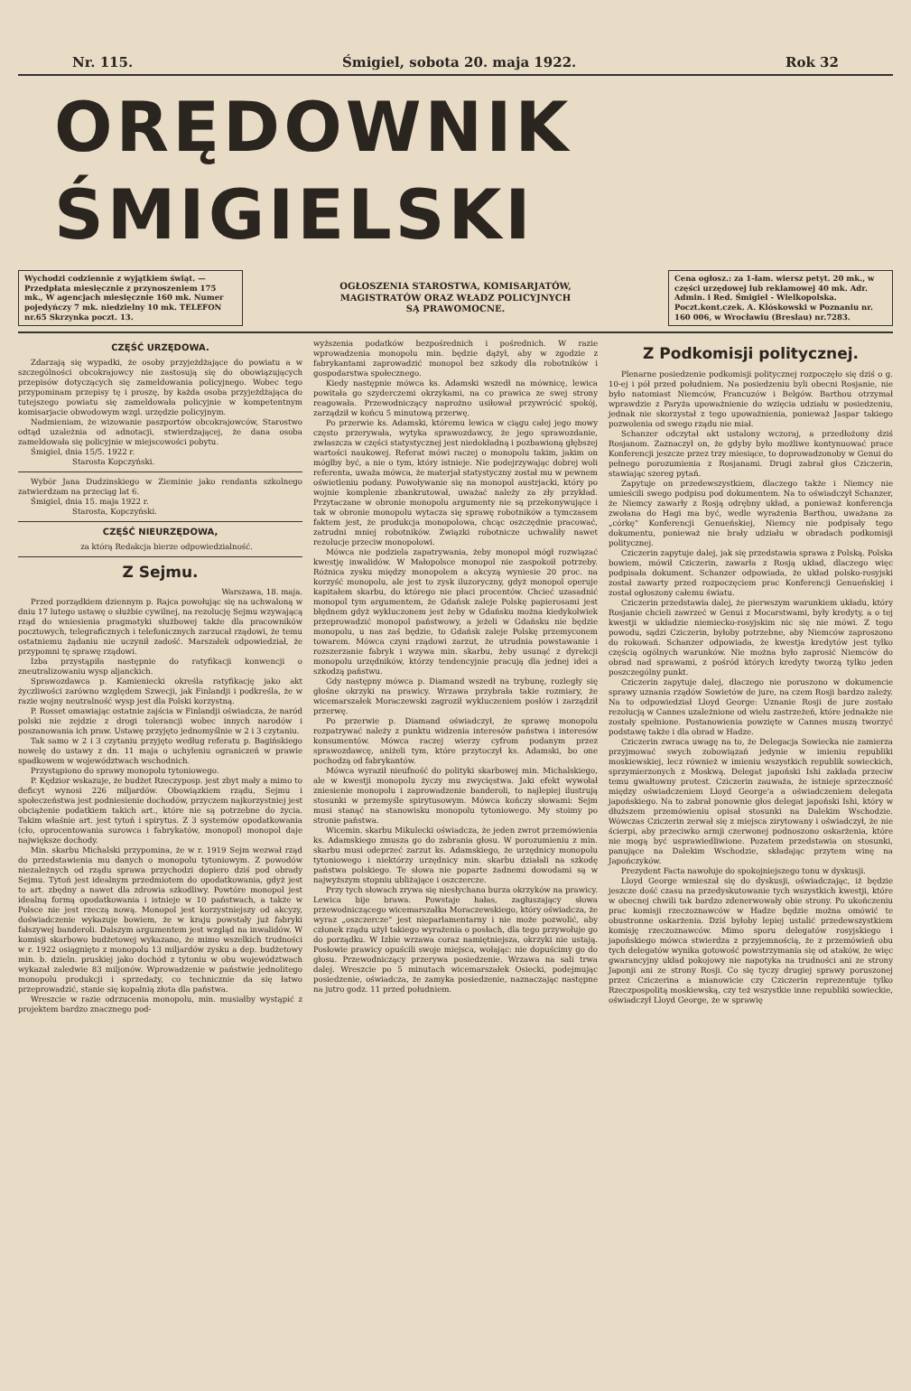Nr. 115. Śmigiel, sobota 20. maja 1922. Rok 32
ORĘDOWNIK ŚMIGIELSKI
Wychodzi codziennie z wyjątkiem świąt. — Przedpłata miesięcznie z przynoszeniem 175 mk., W agencjach miesięcznie 160 mk. Numer pojedyńczy 7 mk. niedzielny 10 mk. TELEFON nr.65 Skrzynka poczt. 13.
OGŁOSZENIA STAROSTWA, KOMISARJATÓW,
MAGISTRATÓW ORAZ WŁADZ POLICYJNYCH
SĄ PRAWOMOCNE.
Cena ogłosz.: za 1-łam. wiersz petyt. 20 mk., w części urzędowej lub reklamowej 40 mk. Adr. Admin. i Red. Śmigiel - Wielkopolska. Poczt.kont.czek. A. Klóskowski w Poznaniu nr. 160 006, w Wrocławiu (Breslau) nr.7283.
CZĘŚĆ URZĘDOWA.
Zdarzają się wypadki, że osoby przyjeżdżające do powiatu a w szczególności obcokrajowcy nie zastosują się do obowiązujących przepisów dotyczących się zameldowania policyjnego. Wobec tego przypominam przepisy tę i proszę, by każda osoba przyjeżdżająca do tutejszego powiatu się zameldowała policyjnie w kompetentnym komisarjacie obwodowym wzgl. urzędzie policyjnym.
Nadmieniam, że wizowanie paszportów obcokrajowców, Starostwo odtąd uzależnia od adnotacji, stwierdzającej, że dana osoba zameldowała się policyjnie w miejscowości pobytu.
Śmigiel, dnia 15/5. 1922 r.
Starosta Kopczyński.
Wybór Jana Dudzinskiego w Zieminie jako rendanta szkolnego zatwierdzam na przeciąg lat 6.
Śmigiel, dnia 15. maja 1922 r.
Starosta, Kopczyński.
CZĘŚĆ NIEURZĘDOWA,
za którą Redakcja bierze odpowiedzialność.
Z Sejmu.
Warszawa, 18. maja.
Przed porządkiem dziennym p. Rajca powołując się na uchwaloną w dniu 17 lutego ustawę o służbie cywilnej, na rezolucję Sejmu wzywającą rząd do wniesienia pragmatyki służbowej także dla pracowników pocztowych, telegraficznych i telefonicznych zarzucał rządowi, że temu ostatniemu żądaniu nie uczynił zadość. Marszałek odpowiedział, że przypomni tę sprawę rządowi.
Izba przystąpiła następnie do ratyfikacji konwencji o zneutralizowaniu wysp aljanckich.
Sprawozdawca p. Kamieniecki określa ratyfikację jako akt życzliwości zarówno względem Szwecji, jak Finlandji i podkreśla, że w razie wojny neutralność wysp jest dla Polski korzystną.
P. Rosset omawiając ostatnie zajścia w Finlandji oświadcza, że naród polski nie zejdzie z drogi tolerancji wobec innych narodów i poszanowania ich praw. Ustawę przyjęto jednomyślnie w 2 i 3 czytaniu.
Tak samo w 2 i 3 czytaniu przyjęto według referatu p. Bagińskiego nowelę do ustawy z dn. 11 maja o uchyleniu ograniczeń w prawie spadkowem w województwach wschodnich.
Przystąpiono do sprawy monopolu tytoniowego.
P. Kędzior wskazuje, że budżet Rzeczyposp. jest zbyt mały a mimo to deficyt wynosi 226 miljardów. Obowiązkiem rządu, Sejmu i społeczeństwa jest podniesienie dochodów, przyczem najkorzystniej jest obciążenie podatkiem takich art., które nie są potrzebne do życia. Takim właśnie art. jest tytoń i spirytus. Z 3 systemów opodatkowania (cło, oprocentowania surowca i fabrykatów, monopol) monopol daje największe dochody.
Min. skarbu Michalski przypomina, że w r. 1919 Sejm wezwał rząd do przedstawienia mu danych o monopolu tytoniowym. Z powodów niezależnych od rządu sprawa przychodzi dopiero dziś pod obrady Sejmu. Tytoń jest idealnym przedmiotem do opodatkowania, gdyż jest to art. zbędny a nawet dla zdrowia szkodliwy. Powtóre monopol jest idealną formą opodatkowania i istnieje w 10 państwach, a także w Polsce nie jest rzeczą nową. Monopol jest korzystniejszy od akcyzy, doświadczenie wykazuje bowiem, że w kraju powstały już fabryki fałszywej banderoli. Dalszym argumentem jest wzgląd na inwalidów. W komisji skarbowo budżetowej wykazano, że mimo wszelkich trudności w r. 1922 osiągnięto z monopolu 13 miljardów zysku a dep. budżetowy min. b. dzieln. pruskiej jako dochód z tytoniu w obu województwach wykazał zaledwie 83 miljonów. Wprowadzenie w państwie jednolitego monopolu produkcji i sprzedaży, co technicznie da się łatwo przeprowadzić, stanie się kopalnią złota dla państwa.
Wreszcie w razie odrzucenia monopolu, min. musiałby wystąpić z projektem bardzo znacznego pod-
wyższenia podatków bezpośrednich i pośrednich. W razie wprowadzenia monopolu min. będzie dążył, aby w zgodzie z fabrykantami zaprowadzić monopol bez szkody dla robotników i gospodarstwa społecznego.
Kiedy następnie mówca ks. Adamski wszedł na mównicę, lewica powitała go szyderczemi okrzykami, na co prawica ze swej strony reagowała. Przewodniczący naprożno usiłował przywrócić spokój, zarządził w końcu 5 minutową przerwę.
Po przerwie ks. Adamski, któremu lewica w ciągu całej jego mowy często przerywała, wytyka sprawozdawcy, że jego sprawozdanie, zwłaszcza w części statystycznej jest niedokładną i pozbawioną głębszej wartości naukowej. Referat mówi raczej o monopolu takim, jakim on mógłby być, a nie o tym, który istnieje. Nie podejrzywając dobrej woli referenta, uważa mówca, że materjał statystyczny został mu w pewnem oświetleniu podany. Powoływanie się na monopol austrjacki, który po wojnie komplenie zbankrutował, uważać należy za zły przykład. Przytaczane w obronie monopolu argumenty nie są przekonywujące i tak w obronie monopolu wytacza się sprawę robotników a tymczasem faktem jest, że produkcja monopolowa, chcąc oszczędnie pracować, zatrudni mniej robotników. Związki robotnicze uchwaliły nawet rezolucje przeciw monopolowi.
Mówca nie podziela zapatrywania, żeby monopol mógł rozwiązać kwestję inwalidów. W Małopolsce monopol nie zaspokoił potrzeby. Różnica zysku między monopolem a akcyzą wyniesie 20 proc. na korzyść monopolu, ale jest to zysk iluzoryczny, gdyż monopol operuje kapitałem skarbu, do którego nie płaci procentów. Chcieć uzasadnić monopol tym argumentem, że Gdańsk zaleje Polskę papierosami jest błędnem gdyż wykluczonem jest żeby w Gdańsku można kiedykolwiek przeprowadzić monopol państwowy, a jeżeli w Gdańsku nie będzie monopolu, u nas zaś będzie, to Gdańsk zaleje Polskę przemyconem towarem. Mówca czyni rządowi zarzut, że utrudnia powstawanie i rozszerzanie fabryk i wzywa min. skarbu, żeby usunąć z dyrekcji monopolu urzędników, którzy tendencyjnie pracują dla jednej idei a szkodzą państwu.
Gdy następny mówca p. Diamand wszedł na trybunę, rozległy się głośne okrzyki na prawicy. Wrzawa przybrała takie rozmiary, że wicemarszałek Moraczewski zagroził wykluczeniem posłów i zarządził przerwę.
Po przerwie p. Diamand oświadczył, że sprawę monopolu rozpatrywać należy z punktu widzenia interesów państwa i interesów konsumentów. Mówca raczej wierzy cyfrom podanym przez sprawozdawcę, aniżeli tym, które przytoczył ks. Adamski, bo one pochodzą od fabrykantów.
Mówca wyraził nieufność do polityki skarbowej min. Michalskiego, ale w kwestji monopolu życzy mu zwycięstwa. Jaki efekt wywołał zniesienie monopolu i zaprowadzenie banderoli, to najlepiej ilustrują stosunki w przemyśle spirytusowym. Mówca kończy słowami: Sejm musi stanąć na stanowisku monopolu tytoniowego. My stoimy po stronie państwa.
Wicemin. skarbu Mikulecki oświadcza, że jeden zwrot przemówienia ks. Adamskiego zmusza go do zabrania głosu. W porozumieniu z min. skarbu musi odeprzeć zarzut ks. Adamskiego, że urzędnicy monopolu tytoniowego i niektórzy urzędnicy min. skarbu działali na szkodę państwa polskiego. Te słowa nie poparte żadnemi dowodami są w najwyższym stopniu ubliżające i oszczercze.
Przy tych słowach zrywa się niesłychana burza okrzyków na prawicy. Lewica bije brawa. Powstaje hałas, zagłuszający słowa przewodniczącego wicemarszałka Moraczewskiego, który oświadcza, że wyraz „oszczercze“ jest nieparlamentarny i nie może pozwolić, aby członek rządu użył takiego wyrażenia o posłach, dla tego przywołuje go do porządku. W Izbie wrzawa coraz namiętniejsza, okrzyki nie ustają. Posłowie prawicy opuścili swoje miejsca, wołając: nie dopuścimy go do głosu. Przewodniczący przerywa posiedzenie. Wrzawa na sali trwa dalej. Wreszcie po 5 minutach wicemarszałek Osiecki, podejmując posiedzenie, oświadcza, że zamyka posiedzenie, naznaczając następne na jutro godz. 11 przed południem.
Z Podkomisji politycznej.
Plenarne posiedzenie podkomisji politycznej rozpoczęło się dziś o g. 10-ej i pół przed południem. Na posiedzeniu byli obecni Rosjanie, nie było natomiast Niemców, Francuzów i Belgów. Barthou otrzymał wprawdzie z Paryża upoważnienie do wzięcia udziału w posiedzeniu, jednak nie skorzystał z tego upoważnienia, ponieważ Jaspar takiego pozwolenia od swego rządu nie miał.
Schanzer odczytał akt ustalony wczoraj, a przedłożony dziś Rosjanom. Zaznaczył on, że gdyby było możliwe kontynuować prace Konferencji jeszcze przez trzy miesiące, to doprowadzonoby w Genui do pełnego porozumienia z Rosjanami. Drugi zabrał głos Cziczerin, stawiając szereg pytań.
Zapytuje on przedewszystkiem, dlaczego także i Niemcy nie umieścili swego podpisu pod dokumentem. Na to oświadczył Schanzer, że Niemcy zawarły z Rosją odrębny układ, a ponieważ konferencja zwołana do Hagi ma być, wedle wyrażenia Barthou, uważana za „córkę“ Konferencji Genueńskiej, Niemcy nie podpisały tego dokumentu, ponieważ nie brały udziału w obradach podkomisji politycznej.
Cziczerin zapytuje dalej, jak się przedstawia sprawa z Polską. Polska bowiem, mówił Cziczerin, zawarła z Rosją układ, dlaczego więc podpisała dokument. Schanzer odpowiada, że układ polsko-rosyjski został zawarty przed rozpoczęciem prac Konferencji Genueńskiej i został ogłoszony całemu światu.
Cziczerin przedstawia dalej, że pierwszym warunkiem układu, który Rosjanie chcieli zawrzeć w Genui z Mocarstwami, były kredyty, a o tej kwestji w układzie niemiecko-rosyjskim nic się nie mówi. Z tego powodu, sądzi Cziczerin, byłoby potrzebne, aby Niemców zaproszono do rokowań. Schanzer odpowiada, że kwestja kredytów jest tylko częścią ogólnych warunków. Nie można było zaprosić Niemców do obrad nad sprawami, z pośród których kredyty tworzą tylko jeden poszczególny punkt.
Cziczerin zapytuje dalej, dlaczego nie poruszono w dokumencie sprawy uznania rządów Sowietów de jure, na czem Rosji bardzo zależy. Na to odpowiedział Lloyd George: Uznanie Rosji de jure zostało rezolucją w Cannes uzależnione od wielu zastrzeżeń, które jednakże nie zostały spełnione. Postanowienia powzięte w Cannes muszą tworzyć podstawę także i dla obrad w Hadze.
Cziczerin zwraca uwagę na to, że Delegacja Sowiecka nie zamierza przyjmować swych zobowiązań jedynie w imieniu republiki moskiewskiej, lecz również w imieniu wszystkich republik sowieckich, sprzymierzonych z Moskwą. Delegat japoński Ishi zakłada przeciw temu gwałtowny protest. Cziczerin zauważa, że istnieje sprzeczność między oświadczeniem Lloyd George'a a oświadczeniem delegata japońskiego. Na to zabrał ponownie głos delegat japoński Ishi, który w dłuższem przemówieniu opisał stosunki na Dalekim Wschodzie. Wówczas Cziczerin zerwał się z miejsca zirytowany i oświadczył, że nie ścierpi, aby przeciwko armji czerwonej podnoszono oskarżenia, które nie mogą być usprawiedliwione. Pozatem przedstawia on stosunki, panujące na Dalekim Wschodzie, składając przytem winę na Japończyków.
Prezydent Facta nawołuje do spokojniejszego tonu w dyskusji.
Lloyd George wmieszał się do dyskusji, oświadczając, iż będzie jeszcze dość czasu na przedyskutowanie tych wszystkich kwestji, które w obecnej chwili tak bardzo zdenerwowały obie strony. Po ukończeniu prac komisji rzeczoznawców w Hadze będzie można omówić te obustronne oskarżenia. Dziś byłoby lepiej ustalić przedewszystkiem komisję rzeczoznawców. Mimo sporu delegatów rosyjskiego i japońskiego mówca stwierdza z przyjemnością, że z przemówień obu tych delegatów wynika gotowość powstrzymania się od ataków, że więc gwarancyjny układ pokojowy nie napotyka na trudności ani ze strony Japonji ani ze strony Rosji. Co się tyczy drugiej sprawy poruszonej przez Cziczerina a mianowicie czy Cziczerin reprezentuje tylko Rzeczpospolitą moskiewską, czy też wszystkie inne republiki sowieckie, oświadczył Lloyd George, że w sprawię